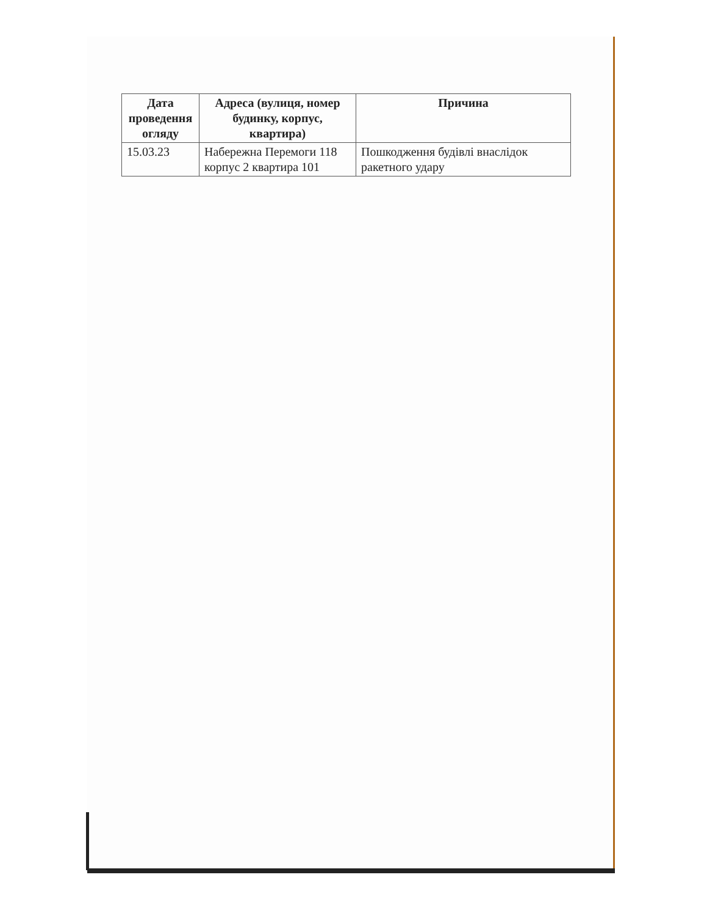| Дата проведення огляду | Адреса (вулиця, номер будинку, корпус, квартира) | Причина |
| --- | --- | --- |
| 15.03.23 | Набережна Перемоги 118 корпус 2 квартира 101 | Пошкодження будівлі внаслідок ракетного удару |